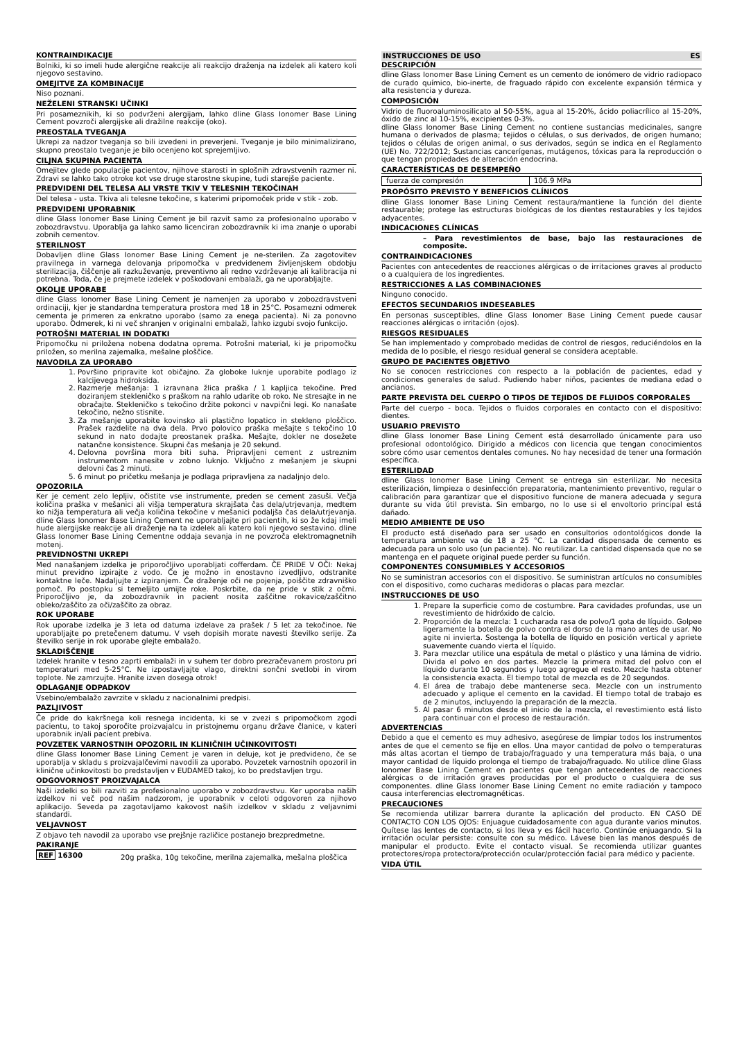KONTRAINDIKACIJE
Bolniki, ki so imeli hude alergične reakcije ali reakcijo draženja na izdelek ali katero koli njegovo sestavino.
OMEJITVE ZA KOMBINACIJE
Niso poznani.
NEŽELENI STRANSKI UČINKI
Pri posameznikih, ki so podvrženi alergijam, lahko dline Glass Ionomer Base Lining Cement povzroči alergijske ali dražilne reakcije (oko).
PREOSTALA TVEGANJA
Ukrepi za nadzor tveganja so bili izvedeni in preverjeni. Tveganje je bilo minimalizirano, skupno preostalo tveganje je bilo ocenjeno kot sprejemljivo.
CILJNA SKUPINA PACIENTA
Omejitev glede populacije pacientov, njihove starosti in splošnih zdravstvenih razmer ni. Zdravi se lahko tako otroke kot vse druge starostne skupine, tudi starejše paciente.
PREDVIDENI DEL TELESA ALI VRSTE TKIV V TELESNIH TEKOČINAH
Del telesa - usta. Tkiva ali telesne tekočine, s katerimi pripomoček pride v stik - zob.
PREDVIDENI UPORABNIK
dline Glass Ionomer Base Lining Cement je bil razvit samo za profesionalno uporabo v zobozdravstvu. Uporablja ga lahko samo licenciran zobozdravnik ki ima znanje o uporabi zobnih cementov.
STERILNOST
Dobavljen dline Glass Ionomer Base Lining Cement je ne-sterilen. Za zagotovitev pravilnega in varnega delovanja pripomočka v predvidenem življenjskem obdobju sterilizacija, čiščenje ali razkuževanje, preventivno ali redno vzdrževanje ali kalibracija ni potrebna. Toda, če je prejmete izdelek v poškodovani embalaži, ga ne uporabljajte.
OKOLJE UPORABE
dline Glass Ionomer Base Lining Cement je namenjen za uporabo v zobozdravstveni ordinaciji, kjer je standardna temperatura prostora med 18 in 25°C. Posamezni odmerek cementa je primeren za enkratno uporabo (samo za enega pacienta). Ni za ponovno uporabo. Odmerek, ki ni več shranjen v originalni embalaži, lahko izgubi svojo funkcijo.
POTROŠNI MATERIAL IN DODATKI
Pripomočku ni priložena nobena dodatna oprema. Potrošni material, ki je pripomočku priložen, so merilna zajemalka, mešalne ploščice.
NAVODILA ZA UPORABO
1. Površino pripravite kot običajno. Za globoke luknje uporabite podlago iz kalcijevega hidroksida.
2. Razmerje mešanja: 1 izravnana žlica praška / 1 kapljica tekočine. Pred doziranjem stekleničko s praškom na rahlo udarite ob roko. Ne stresajte in ne obračajte. Stekleničko s tekočino držite pokonci v navpični legi. Ko nanašate tekočino, nežno stisnite.
3. Za mešanje uporabite kovinsko ali plastično lopatico in stekleno ploščico. Prašek razdelite na dva dela. Prvo polovico praška mešajte s tekočino 10 sekund in nato dodajte preostanek praška. Mešajte, dokler ne dosežete natančne konsistence. Skupni čas mešanja je 20 sekund.
4. Delovna površina mora biti suha. Pripravljeni cement z ustreznim instrumentom nanesite v zobno luknjo. Vključno z mešanjem je skupni delovni čas 2 minuti.
5. 6 minut po pričetku mešanja je podlaga pripravljena za nadaljnjo delo.
OPOZORILA
Ker je cement zelo lepljiv, očistite vse instrumente, preden se cement zasuši. Večja količina praška v mešanici ali višja temperatura skrajšata čas dela/utrjevanja, medtem ko nižja temperatura ali večja količina tekočine v mešanici podaljša čas dela/utrjevanja. dline Glass Ionomer Base Lining Cement ne uporabljajte pri pacientih, ki so že kdaj imeli hude alergijske reakcije ali draženje na ta izdelek ali katero koli njegovo sestavino. dline Glass Ionomer Base Lining Cementne oddaja sevanja in ne povzroča elektromagnetnih motenj.
PREVIDNOSTNI UKREPI
Med nanašanjem izdelka je priporočljivo uporabljati cofferdam. ČE PRIDE V OČI: Nekaj minut previdno izpirajte z vodo. Če je možno in enostavno izvedljivo, odstranite kontaktne leče. Nadaljujte z izpiranjem. Če draženje oči ne pojenja, poiščite zdravniško pomoč. Po postopku si temeljito umijte roke. Poskrbite, da ne pride v stik z očmi. Priporočljivo je, da zobozdravnik in pacient nosita zaščitne rokavice/zaščitno obleko/zaščito za oči/zaščito za obraz.
ROK UPORABE
Rok uporabe izdelka je 3 leta od datuma izdelave za prašek / 5 let za tekočinoe. Ne uporabljajte po pretečenem datumu. V vseh dopisih morate navesti številko serije. Za številko serije in rok uporabe glejte embalažo.
SKLADIŠČENJE
Izdelek hranite v tesno zaprti embalaži in v suhem ter dobro prezračevanem prostoru pri temperaturi med 5-25°C. Ne izpostavljajte vlago, direktni sončni svetlobi in virom toplote. Ne zamrzujte. Hranite izven dosega otrok!
ODLAGANJE ODPADKOV
Vsebino/embalažo zavrzite v skladu z nacionalnimi predpisi.
PAZLJIVOST
Če pride do kakršnega koli resnega incidenta, ki se v zvezi s pripomočkom zgodi pacientu, to takoj sporočite proizvajalcu in pristojnemu organu države članice, v kateri uporabnik in/ali pacient prebiva.
POVZETEK VARNOSTNIH OPOZORIL IN KLINIČNIH UČINKOVITOSTI
dline Glass Ionomer Base Lining Cement je varen in deluje, kot je predvideno, če se uporablja v skladu s proizvajalčevimi navodili za uporabo. Povzetek varnostnih opozoril in klinične učinkovitosti bo predstavljen v EUDAMED takoj, ko bo predstavljen trgu.
ODGOVORNOST PROIZVAJALCA
Naši izdelki so bili razviti za profesionalno uporabo v zobozdravstvu. Ker uporaba naših izdelkov ni več pod našim nadzorom, je uporabnik v celoti odgovoren za njihovo aplikacijo. Seveda pa zagotavljamo kakovost naših izdelkov v skladu z veljavnimi standardi.
VELJAVNOST
Z objavo teh navodil za uporabo vse prejšnje različice postanejo brezpredmetne.
PAKIRANJE
| REF 16300 | 20g praška, 10g tekočine, merilna zajemalka, mešalna ploščica |
INSTRUCCIONES DE USO ES
DESCRIPCIÓN
dline Glass Ionomer Base Lining Cement es un cemento de ionómero de vidrio radiopaco de curado químico, bio-inerte, de fraguado rápido con excelente expansión térmica y alta resistencia y dureza.
COMPOSICIÓN
Vidrio de fluoroaluminosilicato al 50-55%, agua al 15-20%, ácido poliacrílico al 15-20%, óxido de zinc al 10-15%, excipientes 0-3%.
dline Glass Ionomer Base Lining Cement no contiene sustancias medicinales, sangre humana o derivados de plasma; tejidos o células, o sus derivados, de origen humano; tejidos o células de origen animal, o sus derivados, según se indica en el Reglamento (UE) No. 722/2012; Sustancias cancerígenas, mutágenos, tóxicas para la reproducción o que tengan propiedades de alteración endocrina.
CARACTERÍSTICAS DE DESEMPEÑO
| fuerza de compresión | 106.9 MPa |
PROPÓSITO PREVISTO Y BENEFICIOS CLÍNICOS
dline Glass Ionomer Base Lining Cement restaura/mantiene la función del diente restaurable; protege las estructuras biológicas de los dientes restaurables y los tejidos adyacentes.
INDICACIONES CLÍNICAS
– Para revestimientos de base, bajo las restauraciones de composite.
CONTRAINDICACIONES
Pacientes con antecedentes de reacciones alérgicas o de irritaciones graves al producto o a cualquiera de los ingredientes.
RESTRICCIONES A LAS COMBINACIONES
Ninguno conocido.
EFECTOS SECUNDARIOS INDESEABLES
En personas susceptibles, dline Glass Ionomer Base Lining Cement puede causar reacciones alérgicas o irritación (ojos).
RIESGOS RESIDUALES
Se han implementado y comprobado medidas de control de riesgos, reduciéndolos en la medida de lo posible, el riesgo residual general se considera aceptable.
GRUPO DE PACIENTES OBJETIVO
No se conocen restricciones con respecto a la población de pacientes, edad y condiciones generales de salud. Pudiendo haber niños, pacientes de mediana edad o ancianos.
PARTE PREVISTA DEL CUERPO O TIPOS DE TEJIDOS DE FLUIDOS CORPORALES
Parte del cuerpo - boca. Tejidos o fluidos corporales en contacto con el dispositivo: dientes.
USUARIO PREVISTO
dline Glass Ionomer Base Lining Cement está desarrollado únicamente para uso profesional odontológico. Dirigido a médicos con licencia que tengan conocimientos sobre cómo usar cementos dentales comunes. No hay necesidad de tener una formación específica.
ESTERILIDAD
dline Glass Ionomer Base Lining Cement se entrega sin esterilizar. No necesita esterilización, limpieza o desinfección preparatoria, mantenimiento preventivo, regular o calibración para garantizar que el dispositivo funcione de manera adecuada y segura durante su vida útil prevista. Sin embargo, no lo use si el envoltorio principal está dañado.
MEDIO AMBIENTE DE USO
El producto está diseñado para ser usado en consultorios odontológicos donde la temperatura ambiente va de 18 a 25 °C. La cantidad dispensada de cemento es adecuada para un solo uso (un paciente). No reutilizar. La cantidad dispensada que no se mantenga en el paquete original puede perder su función.
COMPONENTES CONSUMIBLES Y ACCESORIOS
No se suministran accesorios con el dispositivo. Se suministran artículos no consumibles con el dispositivo, como cucharas medidoras o placas para mezclar.
INSTRUCCIONES DE USO
1. Prepare la superficie como de costumbre. Para cavidades profundas, use un revestimiento de hidróxido de calcio.
2. Proporción de la mezcla: 1 cucharada rasa de polvo/1 gota de líquido. Golpee ligeramente la botella de polvo contra el dorso de la mano antes de usar. No agite ni invierta. Sostenga la botella de líquido en posición vertical y apriete suavemente cuando vierta el líquido.
3. Para mezclar utilice una espátula de metal o plástico y una lámina de vidrio. Divida el polvo en dos partes. Mezcle la primera mitad del polvo con el líquido durante 10 segundos y luego agregue el resto. Mezcle hasta obtener la consistencia exacta. El tiempo total de mezcla es de 20 segundos.
4. El área de trabajo debe mantenerse seca. Mezcle con un instrumento adecuado y aplique el cemento en la cavidad. El tiempo total de trabajo es de 2 minutos, incluyendo la preparación de la mezcla.
5. Al pasar 6 minutos desde el inicio de la mezcla, el revestimiento está listo para continuar con el proceso de restauración.
ADVERTENCIAS
Debido a que el cemento es muy adhesivo, asegúrese de limpiar todos los instrumentos antes de que el cemento se fije en ellos. Una mayor cantidad de polvo o temperaturas más altas acortan el tiempo de trabajo/fraguado y una temperatura más baja, o una mayor cantidad de líquido prolonga el tiempo de trabajo/fraguado. No utilice dline Glass Ionomer Base Lining Cement en pacientes que tengan antecedentes de reacciones alérgicas o de irritación graves producidas por el producto o cualquiera de sus componentes. dline Glass Ionomer Base Lining Cement no emite radiación y tampoco causa interferencias electromagnéticas.
PRECAUCIONES
Se recomienda utilizar barrera durante la aplicación del producto. EN CASO DE CONTACTO CON LOS OJOS: Enjuague cuidadosamente con agua durante varios minutos. Quítese las lentes de contacto, si los lleva y es fácil hacerlo. Continúe enjuagando. Si la irritación ocular persiste: consulte con su médico. Lávese bien las manos después de manipular el producto. Evite el contacto visual. Se recomienda utilizar guantes protectores/ropa protectora/protección ocular/protección facial para médico y paciente.
VIDA ÚTIL